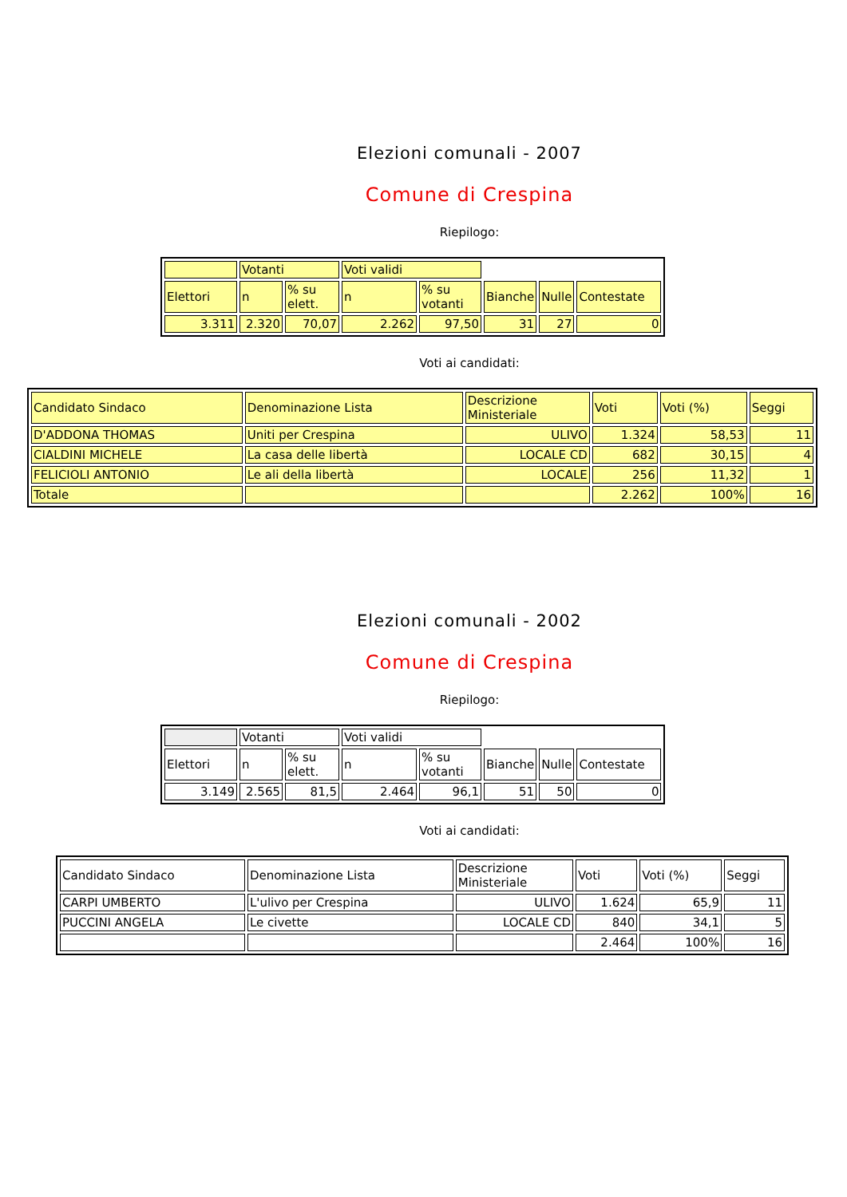Elezioni comunali - 2007
Comune di Crespina
Riepilogo:
| | Votanti | | Voti validi | | | | |
| Elettori | n | % su elett. | n | % su votanti | Bianche | Nulle | Contestate |
| 3.311 | 2.320 | 70,07 | 2.262 | 97,50 | 31 | 27 | 0 |
Voti ai candidati:
| Candidato Sindaco | Denominazione Lista | Descrizione Ministeriale | Voti | Voti (%) | Seggi |
| D'ADDONA THOMAS | Uniti per Crespina | ULIVO | 1.324 | 58,53 | 11 |
| CIALDINI MICHELE | La casa delle libertà | LOCALE CD | 682 | 30,15 | 4 |
| FELICIOLI ANTONIO | Le ali della libertà | LOCALE | 256 | 11,32 | 1 |
| Totale | | | 2.262 | 100% | 16 |
Elezioni comunali - 2002
Comune di Crespina
Riepilogo:
| | Votanti | | Voti validi | | | | |
| Elettori | n | % su elett. | n | % su votanti | Bianche | Nulle | Contestate |
| 3.149 | 2.565 | 81,5 | 2.464 | 96,1 | 51 | 50 | 0 |
Voti ai candidati:
| Candidato Sindaco | Denominazione Lista | Descrizione Ministeriale | Voti | Voti (%) | Seggi |
| CARPI UMBERTO | L'ulivo per Crespina | ULIVO | 1.624 | 65,9 | 11 |
| PUCCINI ANGELA | Le civette | LOCALE CD | 840 | 34,1 | 5 |
| | | | 2.464 | 100% | 16 |